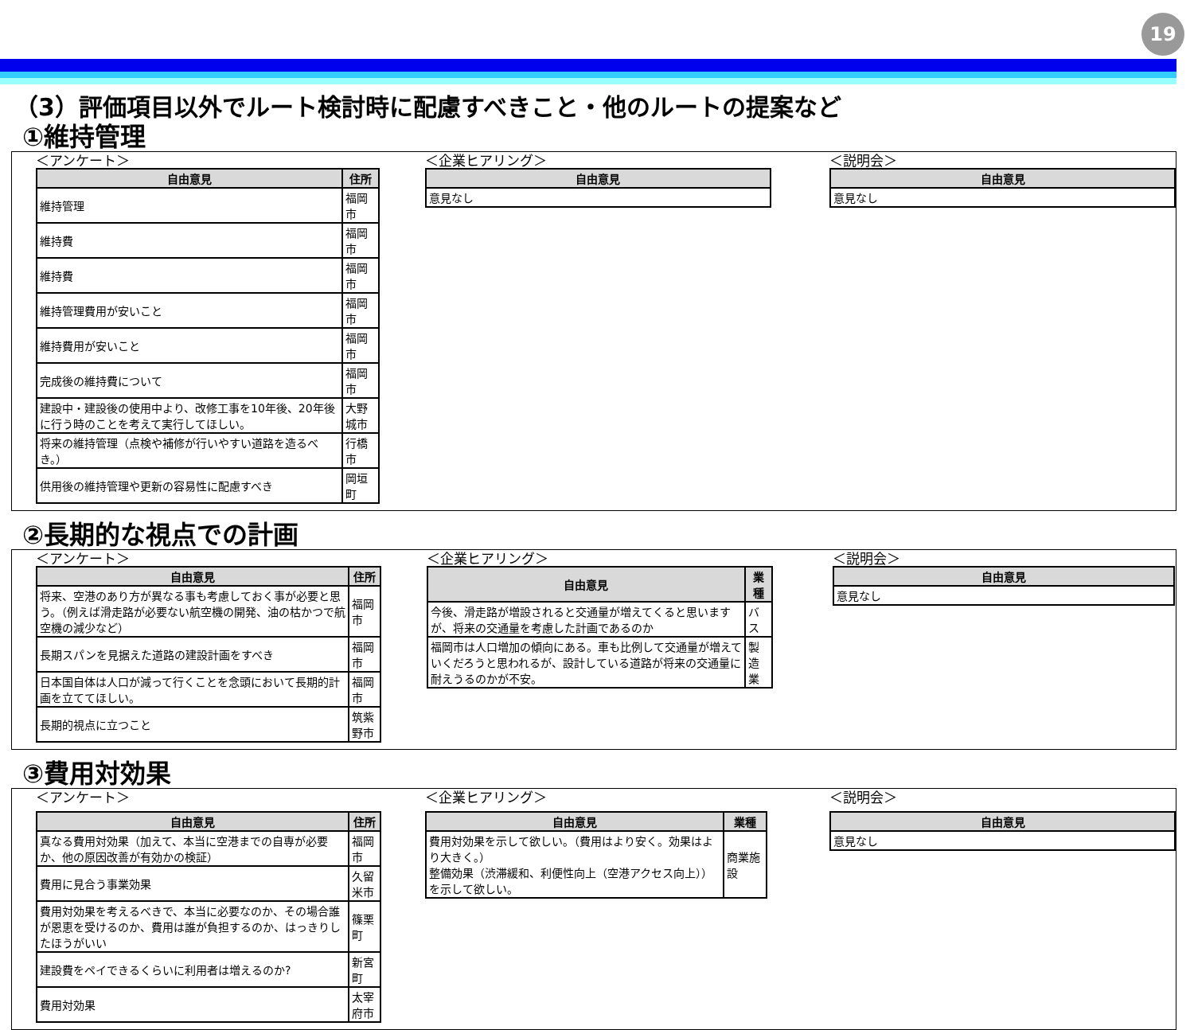19
（3）評価項目以外でルート検討時に配慮すべきこと・他のルートの提案など
①維持管理
＜アンケート＞
| 自由意見 | 住所 |
| --- | --- |
| 維持管理 | 福岡市 |
| 維持費 | 福岡市 |
| 維持費 | 福岡市 |
| 維持管理費用が安いこと | 福岡市 |
| 維持費用が安いこと | 福岡市 |
| 完成後の維持費について | 福岡市 |
| 建設中・建設後の使用中より、改修工事を10年後、20年後に行う時のことを考えて実行してほしい。 | 大野城市 |
| 将来の維持管理（点検や補修が行いやすい道路を造るべき。） | 行橋市 |
| 供用後の維持管理や更新の容易性に配慮すべき | 岡垣町 |
＜企業ヒアリング＞
| 自由意見 |
| --- |
| 意見なし |
＜説明会＞
| 自由意見 |
| --- |
| 意見なし |
②長期的な視点での計画
＜アンケート＞
| 自由意見 | 住所 |
| --- | --- |
| 将来、空港のあり方が異なる事も考慮しておく事が必要と思う。（例えば滑走路が必要ない航空機の開発、油の枯かつで航空機の減少など） | 福岡市 |
| 長期スパンを見据えた道路の建設計画をすべき | 福岡市 |
| 日本国自体は人口が減って行くことを念頭において長期的計画を立ててほしい。 | 福岡市 |
| 長期的視点に立つこと | 筑紫野市 |
＜企業ヒアリング＞
| 自由意見 | 業種 |
| --- | --- |
| 今後、滑走路が増設されると交通量が増えてくると思いますが、将来の交通量を考慮した計画であるのか | バス |
| 福岡市は人口増加の傾向にある。車も比例して交通量が増えていくだろうと思われるが、設計している道路が将来の交通量に耐えうるのかが不安。 | 製造業 |
＜説明会＞
| 自由意見 |
| --- |
| 意見なし |
③費用対効果
＜アンケート＞
| 自由意見 | 住所 |
| --- | --- |
| 真なる費用対効果（加えて、本当に空港までの自専が必要か、他の原因改善が有効かの検証） | 福岡市 |
| 費用に見合う事業効果 | 久留米市 |
| 費用対効果を考えるべきで、本当に必要なのか、その場合誰が恩恵を受けるのか、費用は誰が負担するのか、はっきりしたほうがいい | 篠栗町 |
| 建設費をペイできるくらいに利用者は増えるのか? | 新宮町 |
| 費用対効果 | 太宰府市 |
＜企業ヒアリング＞
| 自由意見 | 業種 |
| --- | --- |
| 費用対効果を示して欲しい。（費用はより安く。効果はより大きく。） 整備効果（渋滞緩和、利便性向上（空港アクセス向上））を示して欲しい。 | 商業施設 |
＜説明会＞
| 自由意見 |
| --- |
| 意見なし |